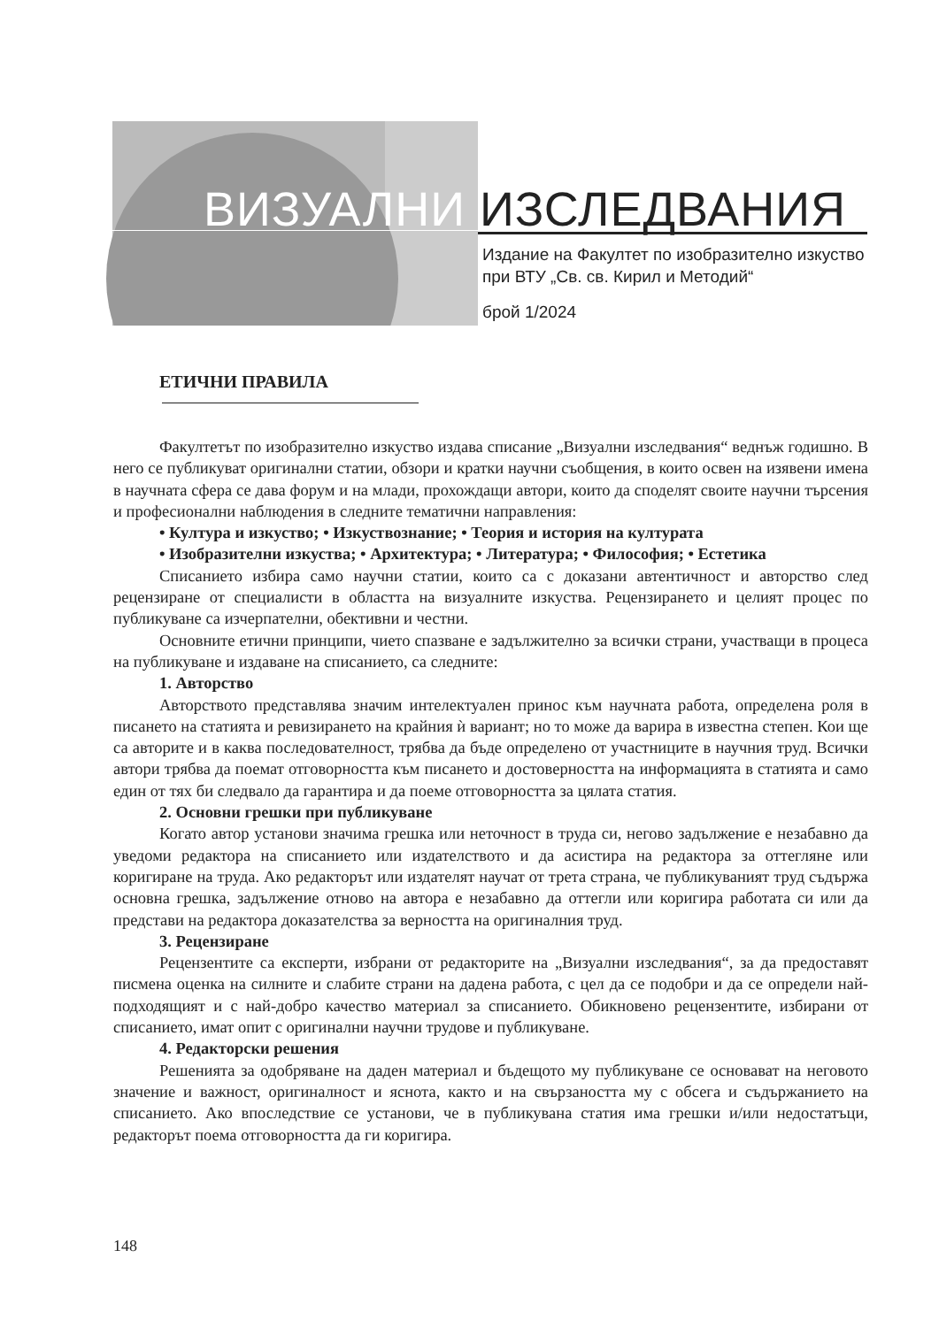ВИЗУАЛНИ ИЗСЛЕДВАНИЯ
Издание на Факултет по изобразително изкуство
при ВТУ „Св. св. Кирил и Методий“
брой 1/2024
ЕТИЧНИ ПРАВИЛА
Факултетът по изобразително изкуство издава списание „Визуални изследвания“ веднъж годишно. В него се публикуват оригинални статии, обзори и кратки научни съобщения, в които освен на изявени имена в научната сфера се дава форум и на млади, прохождащи автори, които да споделят своите научни търсения и професионални наблюдения в следните тематични направления:
• Култура и изкуство; • Изкуствознание; • Теория и история на културата
• Изобразителни изкуства; • Архитектура; • Литература; • Философия; • Естетика
Списанието избира само научни статии, които са с доказани автентичност и авторство след рецензиране от специалисти в областта на визуалните изкуства. Рецензирането и целият процес по публикуване са изчерпателни, обективни и честни.
Основните етични принципи, чието спазване е задължително за всички страни, участващи в процеса на публикуване и издаване на списанието, са следните:
1. Авторство
Авторството представлява значим интелектуален принос към научната работа, определена роля в писането на статията и ревизирането на крайния ѝ вариант; но то може да варира в известна степен. Кои ще са авторите и в каква последователност, трябва да бъде определено от участниците в научния труд. Всички автори трябва да поемат отговорността към писането и достоверността на информацията в статията и само един от тях би следвало да гарантира и да поеме отговорността за цялата статия.
2. Основни грешки при публикуване
Когато автор установи значима грешка или неточност в труда си, негово задължение е незабавно да уведоми редактора на списанието или издателството и да асистира на редактора за оттегляне или коригиране на труда. Ако редакторът или издателят научат от трета страна, че публикуваният труд съдържа основна грешка, задължение отново на автора е незабавно да оттегли или коригира работата си или да представи на редактора доказателства за верността на оригиналния труд.
3. Рецензиране
Рецензентите са експерти, избрани от редакторите на „Визуални изследвания“, за да предоставят писмена оценка на силните и слабите страни на дадена работа, с цел да се подобри и да се определи най-подходящият и с най-добро качество материал за списанието. Обикновено рецензентите, избирани от списанието, имат опит с оригинални научни трудове и публикуване.
4. Редакторски решения
Решенията за одобряване на даден материал и бъдещото му публикуване се основават на неговото значение и важност, оригиналност и яснота, както и на свързаността му с обсега и съдържанието на списанието. Ако впоследствие се установи, че в публикувана статия има грешки и/или недостатъци, редакторът поема отговорността да ги коригира.
148